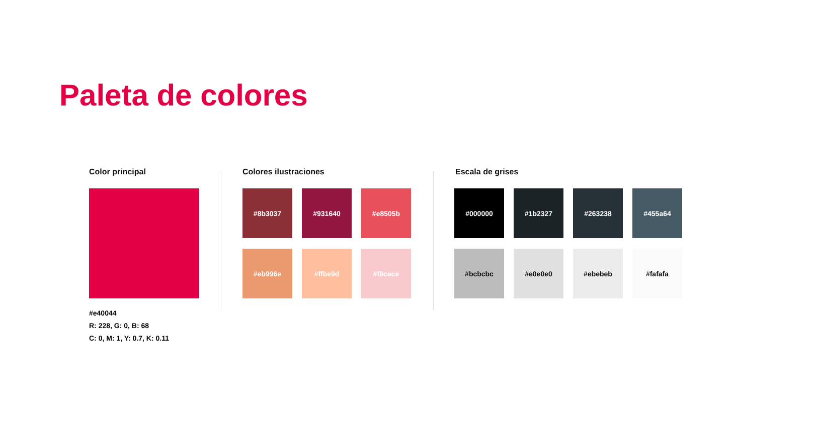Paleta de colores
Color principal
#e40044
R: 228, G: 0, B: 68
C: 0, M: 1, Y: 0.7, K: 0.11
Colores ilustraciones
#8b3037
#931640
#e8505b
#eb996e
#ffbe9d
#f8cace
Escala de grises
#000000
#1b2327
#263238
#455a64
#bcbcbc
#e0e0e0
#ebebeb
#fafafa